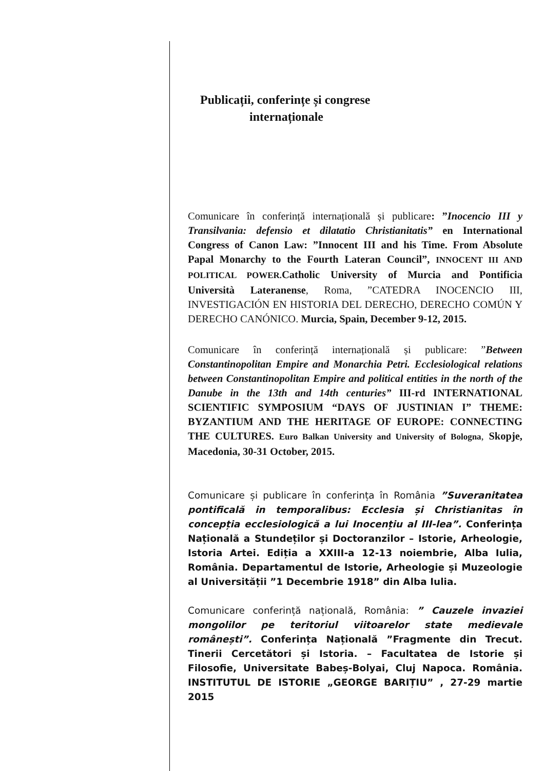Publicații, conferințe și congrese
internaționale
Comunicare în conferință internațională și publicare: ”Inocencio III y Transilvania: defensio et dilatatio Christianitatis” en International Congress of Canon Law: ”Innocent III and his Time. From Absolute Papal Monarchy to the Fourth Lateran Council”, INNOCENT III AND POLITICAL POWER. Catholic University of Murcia and Pontificia Università Lateranense, Roma, ”CATEDRA INOCENCIO III, INVESTIGACIÓN EN HISTORIA DEL DERECHO, DERECHO COMÚN Y DERECHO CANÓNICO. Murcia, Spain, December 9-12, 2015.
Comunicare în conferință internațională și publicare: ”Between Constantinopolitan Empire and Monarchia Petri. Ecclesiological relations between Constantinopolitan Empire and political entities in the north of the Danube in the 13th and 14th centuries” III-rd INTERNATIONAL SCIENTIFIC SYMPOSIUM “DAYS OF JUSTINIAN I” THEME: BYZANTIUM AND THE HERITAGE OF EUROPE: CONNECTING THE CULTURES. Euro Balkan University and University of Bologna, Skopje, Macedonia, 30-31 October, 2015.
Comunicare și publicare în conferința în România ”Suveranitatea pontificală in temporalibus: Ecclesia și Christianitas în concepția ecclesiologică a lui Inocențiu al III-lea”. Conferința Națională a Stundeților și Doctoranzilor – Istorie, Arheologie, Istoria Artei. Ediția a XXIII-a 12-13 noiembrie, Alba Iulia, România. Departamentul de Istorie, Arheologie și Muzeologie al Universității ”1 Decembrie 1918” din Alba Iulia.
Comunicare conferință națională, România: ” Cauzele invaziei mongolilor pe teritoriul viitoarelor state medievale românești”. Conferința Națională ”Fragmente din Trecut. Tinerii Cercetători și Istoria. – Facultatea de Istorie și Filosofie, Universitate Babeș-Bolyai, Cluj Napoca. România. INSTITUTUL DE ISTORIE „GEORGE BARIȚIU” , 27-29 martie 2015